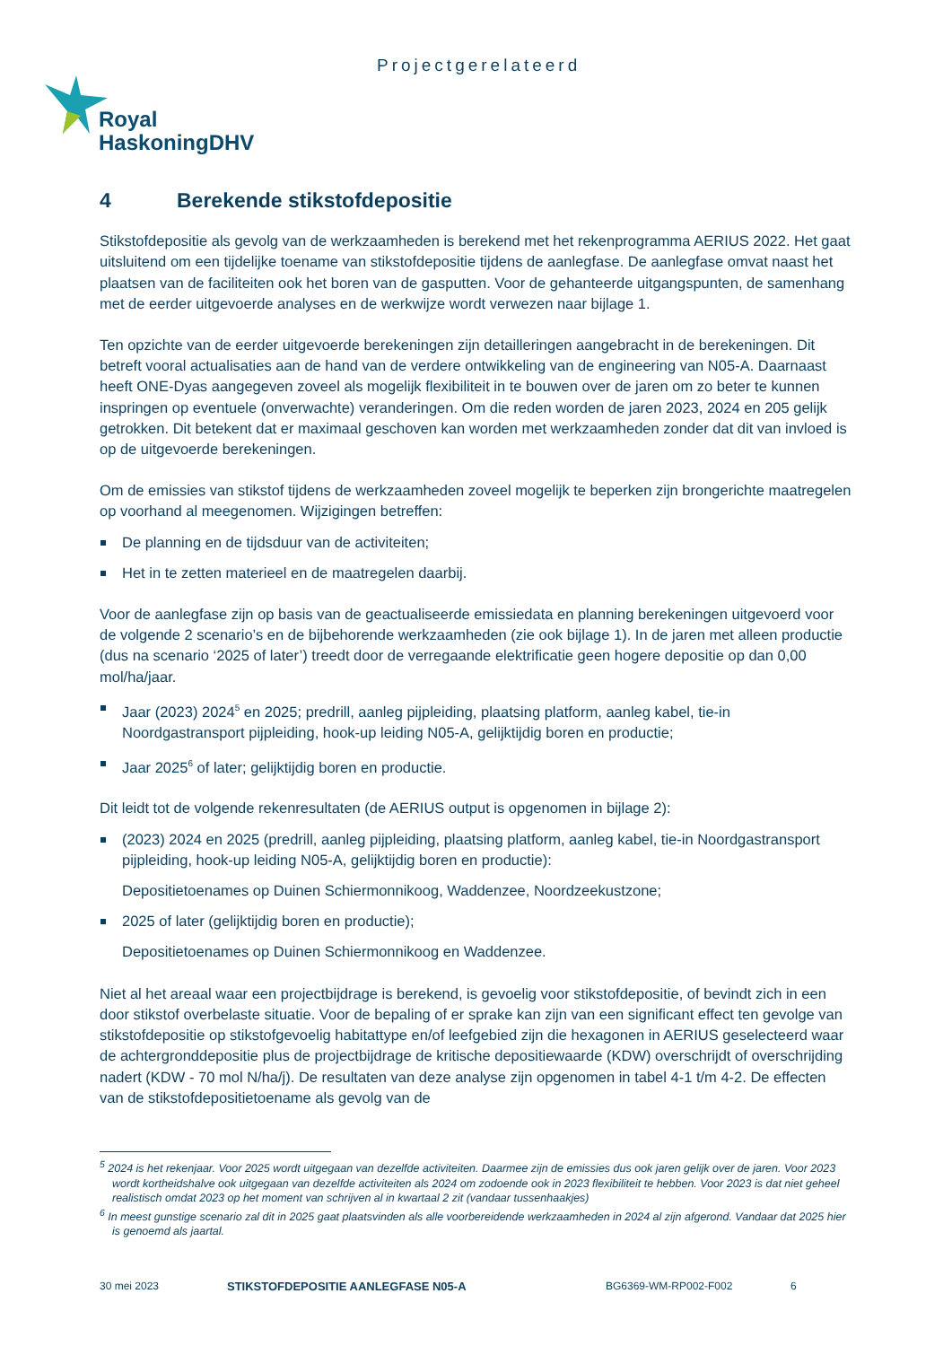Projectgerelateerd
Royal
HaskoningDHV
4 Berekende stikstofdepositie
Stikstofdepositie als gevolg van de werkzaamheden is berekend met het rekenprogramma AERIUS 2022. Het gaat uitsluitend om een tijdelijke toename van stikstofdepositie tijdens de aanlegfase. De aanlegfase omvat naast het plaatsen van de faciliteiten ook het boren van de gasputten. Voor de gehanteerde uitgangspunten, de samenhang met de eerder uitgevoerde analyses en de werkwijze wordt verwezen naar bijlage 1.
Ten opzichte van de eerder uitgevoerde berekeningen zijn detailleringen aangebracht in de berekeningen. Dit betreft vooral actualisaties aan de hand van de verdere ontwikkeling van de engineering van N05-A. Daarnaast heeft ONE-Dyas aangegeven zoveel als mogelijk flexibiliteit in te bouwen over de jaren om zo beter te kunnen inspringen op eventuele (onverwachte) veranderingen. Om die reden worden de jaren 2023, 2024 en 205 gelijk getrokken. Dit betekent dat er maximaal geschoven kan worden met werkzaamheden zonder dat dit van invloed is op de uitgevoerde berekeningen.
Om de emissies van stikstof tijdens de werkzaamheden zoveel mogelijk te beperken zijn brongerichte maatregelen op voorhand al meegenomen. Wijzigingen betreffen:
De planning en de tijdsduur van de activiteiten;
Het in te zetten materieel en de maatregelen daarbij.
Voor de aanlegfase zijn op basis van de geactualiseerde emissiedata en planning berekeningen uitgevoerd voor de volgende 2 scenario’s en de bijbehorende werkzaamheden (zie ook bijlage 1). In de jaren met alleen productie (dus na scenario ‘2025 of later’) treedt door de verregaande elektrificatie geen hogere depositie op dan 0,00 mol/ha/jaar.
Jaar (2023) 2024<sup>5</sup> en 2025; predrill, aanleg pijpleiding, plaatsing platform, aanleg kabel, tie-in Noordgastransport pijpleiding, hook-up leiding N05-A, gelijktijdig boren en productie;
Jaar 2025<sup>6</sup> of later; gelijktijdig boren en productie.
Dit leidt tot de volgende rekenresultaten (de AERIUS output is opgenomen in bijlage 2):
(2023) 2024 en 2025 (predrill, aanleg pijpleiding, plaatsing platform, aanleg kabel, tie-in Noordgastransport pijpleiding, hook-up leiding N05-A, gelijktijdig boren en productie):
Depositietoenames op Duinen Schiermonnikoog, Waddenzee, Noordzeekustzone;
2025 of later (gelijktijdig boren en productie);
Depositietoenames op Duinen Schiermonnikoog en Waddenzee.
Niet al het areaal waar een projectbijdrage is berekend, is gevoelig voor stikstofdepositie, of bevindt zich in een door stikstof overbelaste situatie. Voor de bepaling of er sprake kan zijn van een significant effect ten gevolge van stikstofdepositie op stikstofgevoelig habitattype en/of leefgebied zijn die hexagonen in AERIUS geselecteerd waar de achtergronddepositie plus de projectbijdrage de kritische depositiewaarde (KDW) overschrijdt of overschrijding nadert (KDW - 70 mol N/ha/j). De resultaten van deze analyse zijn opgenomen in tabel 4-1 t/m 4-2. De effecten van de stikstofdepositietoename als gevolg van de
<sup>5</sup> 2024 is het rekenjaar. Voor 2025 wordt uitgegaan van dezelfde activiteiten. Daarmee zijn de emissies dus ook jaren gelijk over de jaren. Voor 2023 wordt kortheidshalve ook uitgegaan van dezelfde activiteiten als 2024 om zodoende ook in 2023 flexibiliteit te hebben. Voor 2023 is dat niet geheel realistisch omdat 2023 op het moment van schrijven al in kwartaal 2 zit (vandaar tussenhaakjes)
<sup>6</sup> In meest gunstige scenario zal dit in 2025 gaat plaatsvinden als alle voorbereidende werkzaamheden in 2024 al zijn afgerond. Vandaar dat 2025 hier is genoemd als jaartal.
30 mei 2023 STIKSTOFDEPOSITIE AANLEGFASE N05-A BG6369-WM-RP002-F002 6